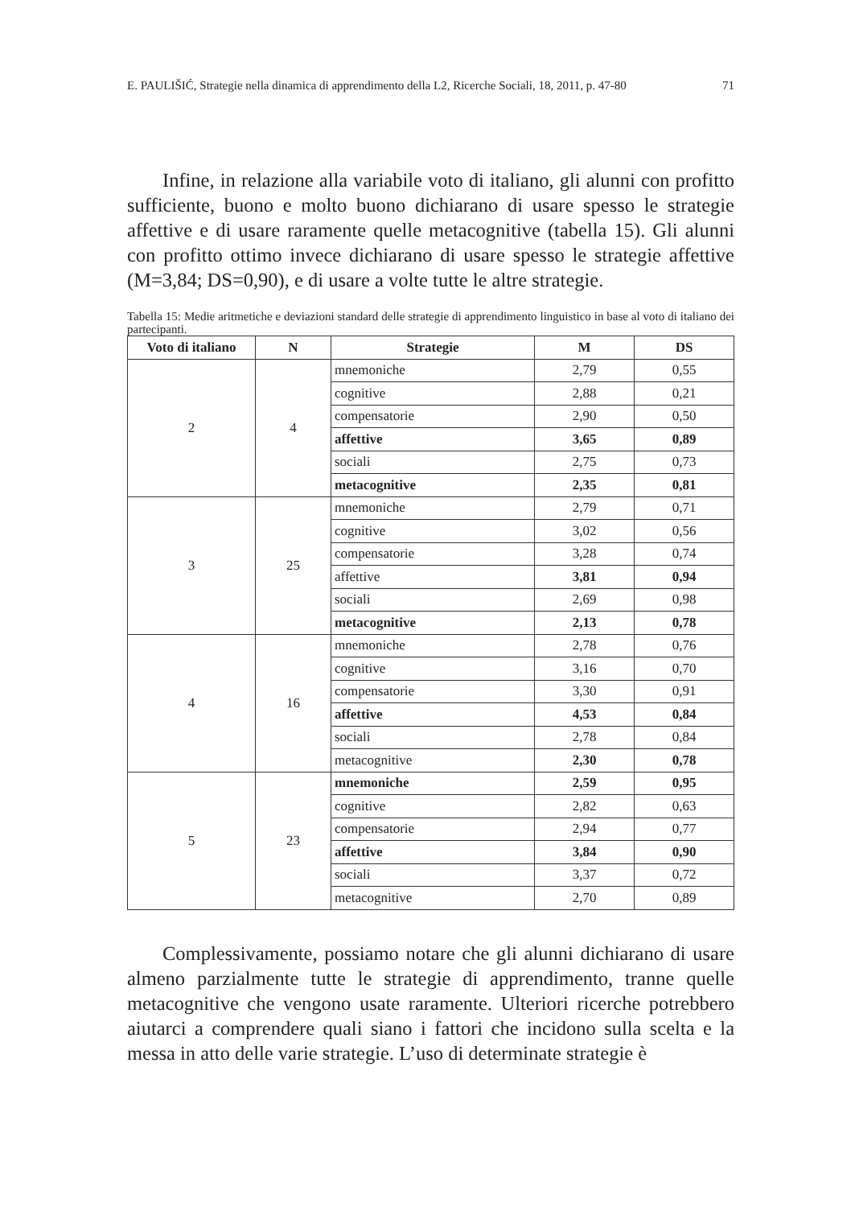E. PAULIŠIĆ, Strategie nella dinamica di apprendimento della L2, Ricerche Sociali, 18, 2011, p. 47-80 71
Infine, in relazione alla variabile voto di italiano, gli alunni con profitto sufficiente, buono e molto buono dichiarano di usare spesso le strategie affettive e di usare raramente quelle metacognitive (tabella 15). Gli alunni con profitto ottimo invece dichiarano di usare spesso le strategie affettive (M=3,84; DS=0,90), e di usare a volte tutte le altre strategie.
Tabella 15: Medie aritmetiche e deviazioni standard delle strategie di apprendimento linguistico in base al voto di italiano dei partecipanti.
| Voto di italiano | N | Strategie | M | DS |
| --- | --- | --- | --- | --- |
| 2 | 4 | mnemoniche | 2,79 | 0,55 |
| | | cognitive | 2,88 | 0,21 |
| | | compensatorie | 2,90 | 0,50 |
| | | affettive | 3,65 | 0,89 |
| | | sociali | 2,75 | 0,73 |
| | | metacognitive | 2,35 | 0,81 |
| 3 | 25 | mnemoniche | 2,79 | 0,71 |
| | | cognitive | 3,02 | 0,56 |
| | | compensatorie | 3,28 | 0,74 |
| | | affettive | 3,81 | 0,94 |
| | | sociali | 2,69 | 0,98 |
| | | metacognitive | 2,13 | 0,78 |
| 4 | 16 | mnemoniche | 2,78 | 0,76 |
| | | cognitive | 3,16 | 0,70 |
| | | compensatorie | 3,30 | 0,91 |
| | | affettive | 4,53 | 0,84 |
| | | sociali | 2,78 | 0,84 |
| | | metacognitive | 2,30 | 0,78 |
| 5 | 23 | mnemoniche | 2,59 | 0,95 |
| | | cognitive | 2,82 | 0,63 |
| | | compensatorie | 2,94 | 0,77 |
| | | affettive | 3,84 | 0,90 |
| | | sociali | 3,37 | 0,72 |
| | | metacognitive | 2,70 | 0,89 |
Complessivamente, possiamo notare che gli alunni dichiarano di usare almeno parzialmente tutte le strategie di apprendimento, tranne quelle metacognitive che vengono usate raramente. Ulteriori ricerche potrebbero aiutarci a comprendere quali siano i fattori che incidono sulla scelta e la messa in atto delle varie strategie. L’uso di determinate strategie è